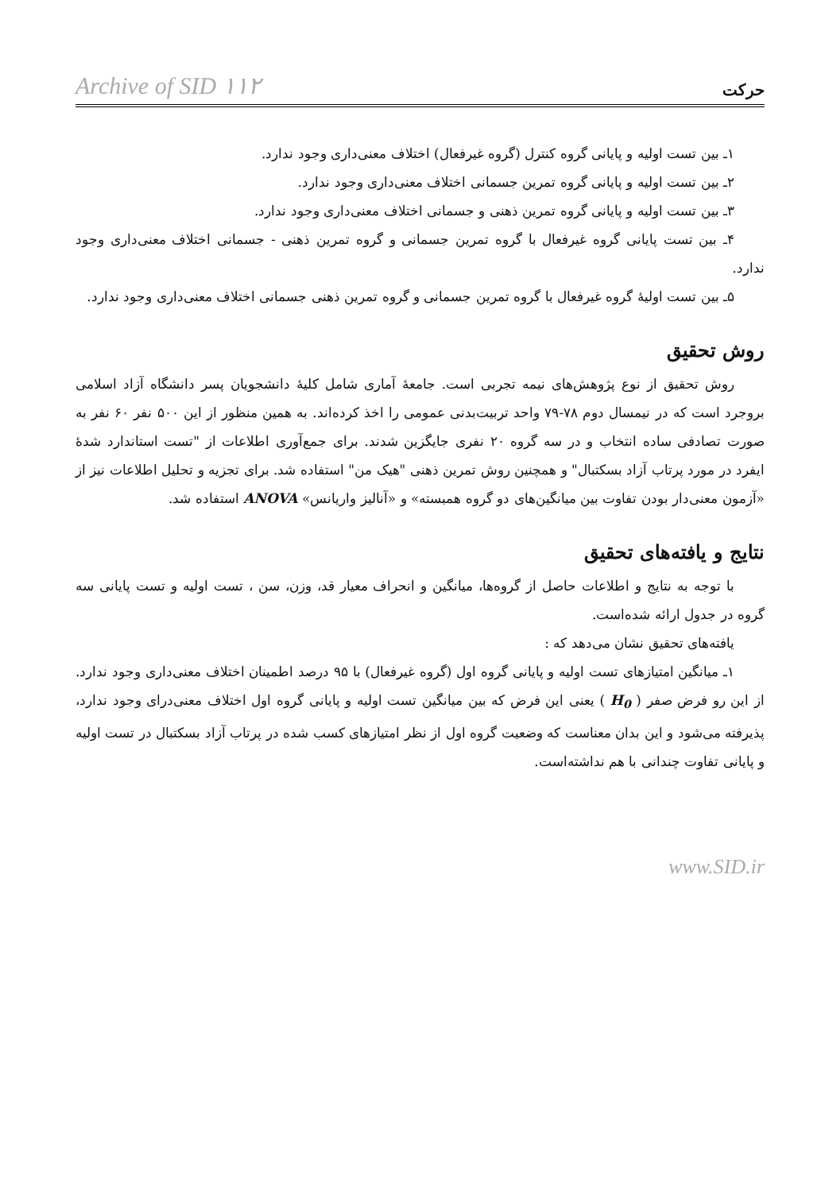Archive of SID ۱۱۲ حرکت
۱ـ بین تست اولیه و پایانی گروه کنترل (گروه غیرفعال) اختلاف معنی‌داری وجود ندارد.
۲ـ بین تست اولیه و پایانی گروه تمرین جسمانی اختلاف معنی‌داری وجود ندارد.
۳ـ بین تست اولیه و پایانی گروه تمرین ذهنی و جسمانی اختلاف معنی‌داری وجود ندارد.
۴ـ بین تست پایانی گروه غیرفعال با گروه تمرین جسمانی و گروه تمرین ذهنی - جسمانی اختلاف معنی‌داری وجود ندارد.
۵ـ بین تست اولیهٔ گروه غیرفعال با گروه تمرین جسمانی و گروه تمرین ذهنی جسمانی اختلاف معنی‌داری وجود ندارد.
روش تحقیق
روش تحقیق از نوع پژوهش‌های نیمه تجربی است. جامعهٔ آماری شامل کلیهٔ دانشجویان پسر دانشگاه آزاد اسلامی بروجرد است که در نیمسال دوم ۷۸-۷۹ واحد تربیت‌بدنی عمومی را اخذ کرده‌اند. به همین منظور از این ۵۰۰ نفر ۶۰ نفر به صورت تصادفی ساده انتخاب و در سه گروه ۲۰ نفری جایگزین شدند. برای جمع‌آوری اطلاعات از "تست استاندارد شدهٔ ایفرد در مورد پرتاب آزاد بسکتبال" و همچنین روش تمرین ذهنی "هیک من" استفاده شد. برای تجزیه و تحلیل اطلاعات نیز از «آزمون معنی‌دار بودن تفاوت بین میانگین‌های دو گروه همبسته» و «آنالیز واریانس» ANOVA استفاده شد.
نتایج و یافته‌های تحقیق
با توجه به نتایج و اطلاعات حاصل از گروه‌ها، میانگین و انحراف معیار قد، وزن، سن ، تست اولیه و تست پایانی سه گروه در جدول ارائه شده‌است.
یافته‌های تحقیق نشان می‌دهد که :
۱ـ میانگین امتیازهای تست اولیه و پایانی گروه اول (گروه غیرفعال) با ۹۵ درصد اطمینان اختلاف معنی‌داری وجود ندارد. از این رو فرض صفر ( H<sub>0</sub> ) یعنی این فرض که بین میانگین تست اولیه و پایانی گروه اول اختلاف معنی‌درای وجود ندارد، پذیرفته می‌شود و این بدان معناست که وضعیت گروه اول از نظر امتیازهای کسب شده در پرتاب آزاد بسکتبال در تست اولیه و پایانی تفاوت چندانی با هم نداشته‌است.
www.SID.ir